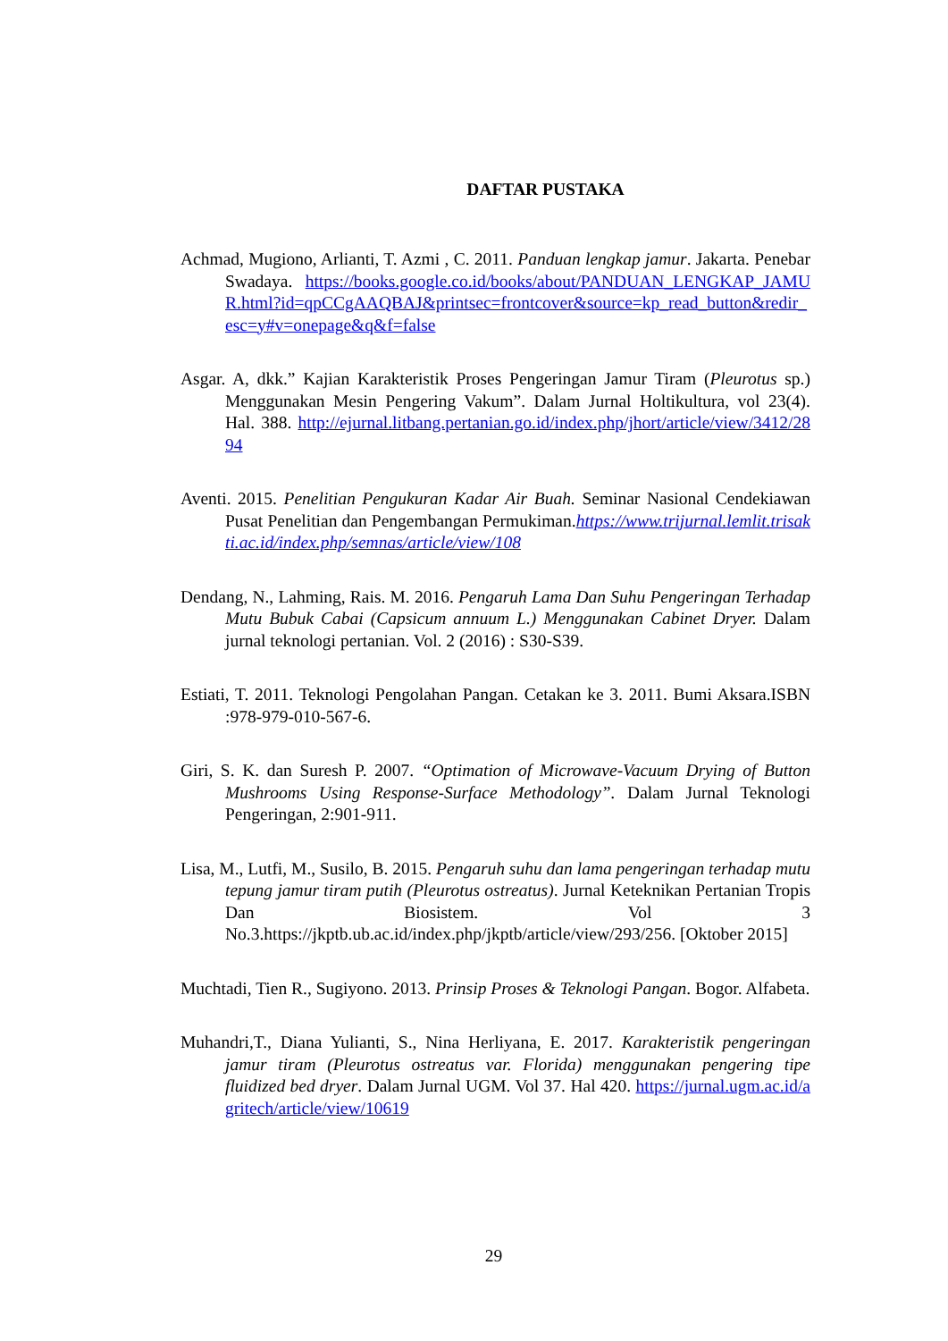DAFTAR PUSTAKA
Achmad, Mugiono, Arlianti, T. Azmi , C. 2011. Panduan lengkap jamur. Jakarta. Penebar Swadaya. https://books.google.co.id/books/about/PANDUAN_LENGKAP_JAMUR.html?id=qpCCgAAQBAJ&printsec=frontcover&source=kp_read_button&redir_esc=y#v=onepage&q&f=false
Asgar. A, dkk.” Kajian Karakteristik Proses Pengeringan Jamur Tiram (Pleurotus sp.) Menggunakan Mesin Pengering Vakum”. Dalam Jurnal Holtikultura, vol 23(4). Hal. 388. http://ejurnal.litbang.pertanian.go.id/index.php/jhort/article/view/3412/2894
Aventi. 2015. Penelitian Pengukuran Kadar Air Buah. Seminar Nasional Cendekiawan Pusat Penelitian dan Pengembangan Permukiman.https://www.trijurnal.lemlit.trisakti.ac.id/index.php/semnas/article/view/108
Dendang, N., Lahming, Rais. M. 2016. Pengaruh Lama Dan Suhu Pengeringan Terhadap Mutu Bubuk Cabai (Capsicum annuum L.) Menggunakan Cabinet Dryer. Dalam jurnal teknologi pertanian. Vol. 2 (2016) : S30-S39.
Estiati, T. 2011. Teknologi Pengolahan Pangan. Cetakan ke 3. 2011. Bumi Aksara.ISBN :978-979-010-567-6.
Giri, S. K. dan Suresh P. 2007. “Optimation of Microwave-Vacuum Drying of Button Mushrooms Using Response-Surface Methodology”. Dalam Jurnal Teknologi Pengeringan, 2:901-911.
Lisa, M., Lutfi, M., Susilo, B. 2015. Pengaruh suhu dan lama pengeringan terhadap mutu tepung jamur tiram putih (Pleurotus ostreatus). Jurnal Keteknikan Pertanian Tropis Dan Biosistem. Vol 3 No.3.https://jkptb.ub.ac.id/index.php/jkptb/article/view/293/256. [Oktober 2015]
Muchtadi, Tien R., Sugiyono. 2013. Prinsip Proses & Teknologi Pangan. Bogor. Alfabeta.
Muhandri,T., Diana Yulianti, S., Nina Herliyana, E. 2017. Karakteristik pengeringan jamur tiram (Pleurotus ostreatus var. Florida) menggunakan pengering tipe fluidized bed dryer. Dalam Jurnal UGM. Vol 37. Hal 420. https://jurnal.ugm.ac.id/agritech/article/view/10619
29